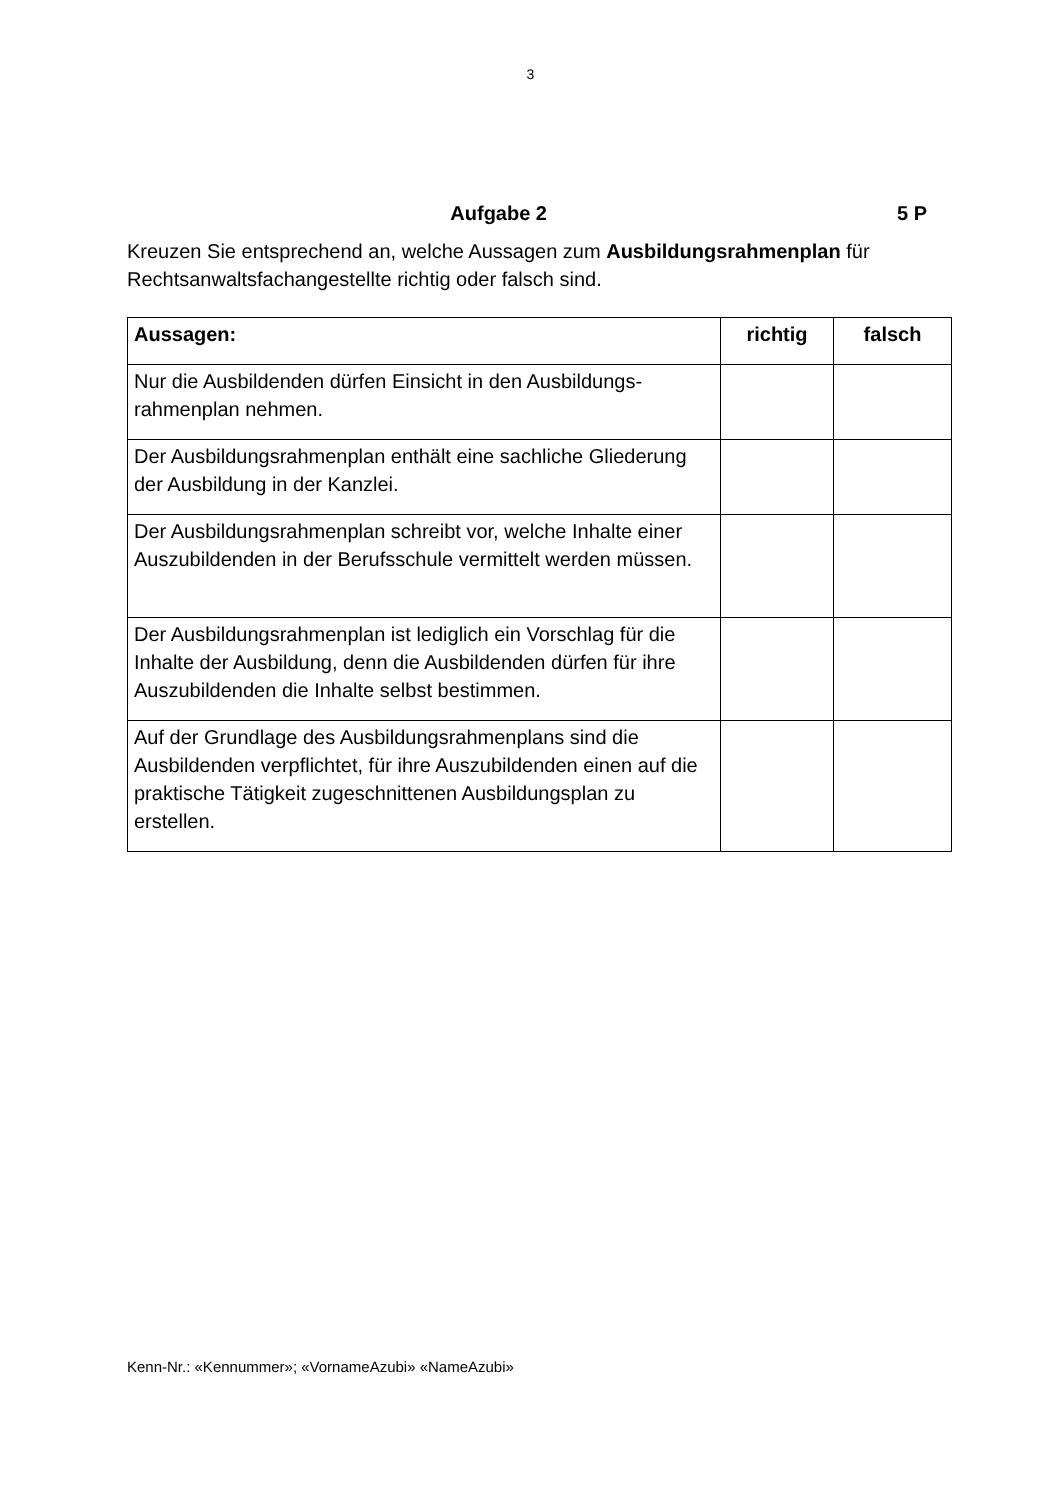3
Aufgabe 2 5 P
Kreuzen Sie entsprechend an, welche Aussagen zum Ausbildungsrahmenplan für Rechtsanwaltsfachangestellte richtig oder falsch sind.
| Aussagen: | richtig | falsch |
| --- | --- | --- |
| Nur die Ausbildenden dürfen Einsicht in den Ausbildungs­rahmenplan nehmen. | | |
| Der Ausbildungsrahmenplan enthält eine sachliche Gliede­rung der Ausbildung in der Kanzlei. | | |
| Der Ausbildungsrahmenplan schreibt vor, welche Inhalte einer Auszubildenden in der Berufsschule vermittelt werden müssen. | | |
| Der Ausbildungsrahmenplan ist lediglich ein Vorschlag für die Inhalte der Ausbildung, denn die Ausbildenden dürfen für ihre Auszubildenden die Inhalte selbst bestimmen. | | |
| Auf der Grundlage des Ausbildungsrahmenplans sind die Ausbildenden verpflichtet, für ihre Auszubildenden einen auf die praktische Tätigkeit zugeschnittenen Ausbildungsplan zu erstellen. | | |
Kenn-Nr.: «Kennummer»; «VornameAzubi» «NameAzubi»